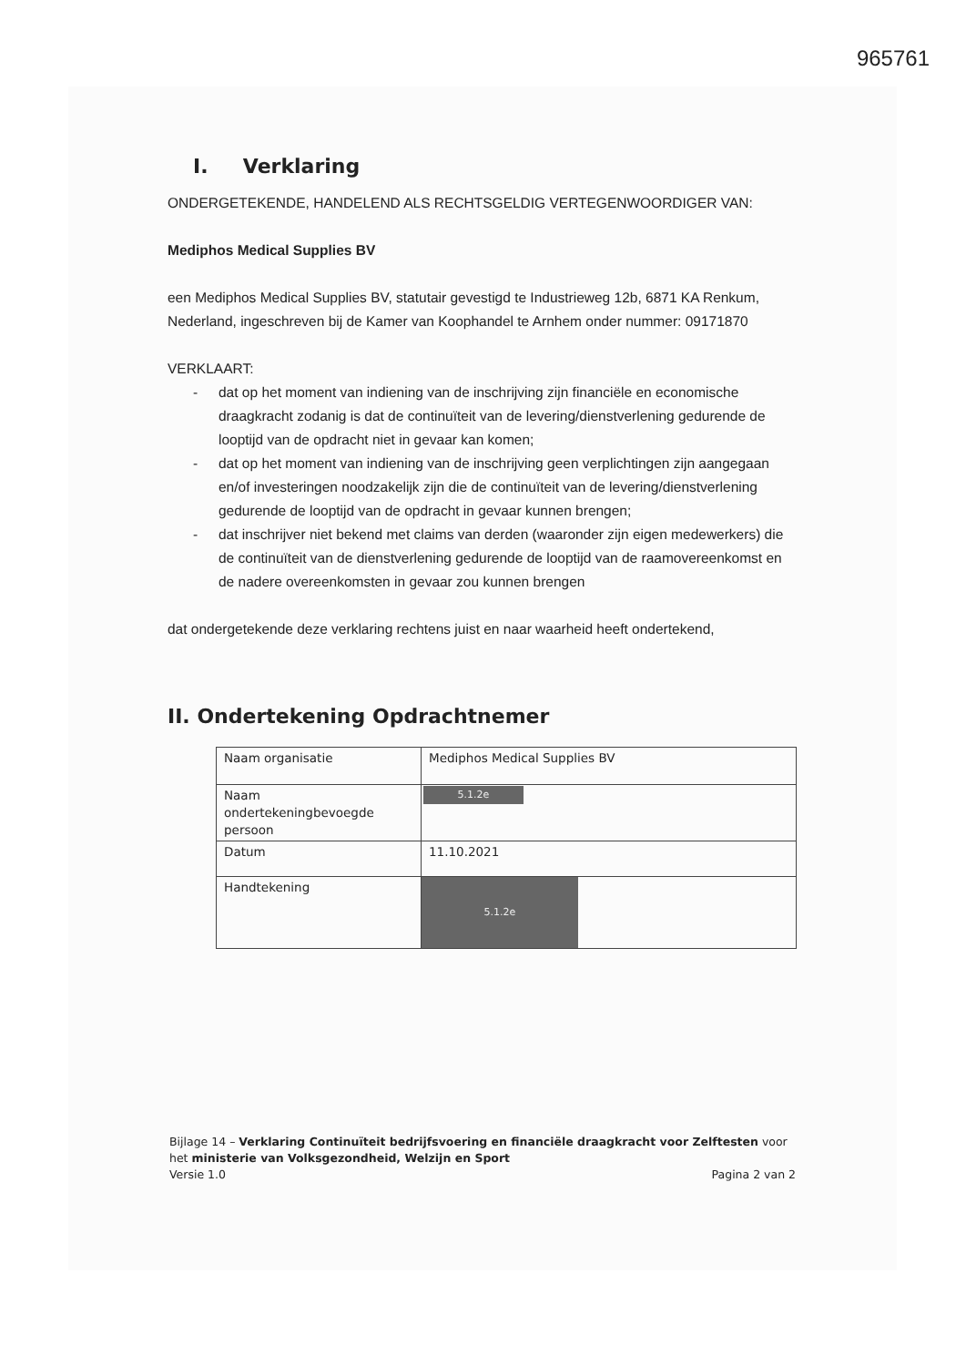965761
I. Verklaring
ONDERGETEKENDE, HANDELEND ALS RECHTSGELDIG VERTEGENWOORDIGER VAN:
Mediphos Medical Supplies BV
een Mediphos Medical Supplies BV, statutair gevestigd te Industrieweg 12b, 6871 KA Renkum, Nederland, ingeschreven bij de Kamer van Koophandel te Arnhem onder nummer: 09171870
VERKLAART:
- dat op het moment van indiening van de inschrijving zijn financiële en economische draagkracht zodanig is dat de continuïteit van de levering/dienstverlening gedurende de looptijd van de opdracht niet in gevaar kan komen;
- dat op het moment van indiening van de inschrijving geen verplichtingen zijn aangegaan en/of investeringen noodzakelijk zijn die de continuïteit van de levering/dienstverlening gedurende de looptijd van de opdracht in gevaar kunnen brengen;
- dat inschrijver niet bekend met claims van derden (waaronder zijn eigen medewerkers) die de continuïteit van de dienstverlening gedurende de looptijd van de raamovereenkomst en de nadere overeenkomsten in gevaar zou kunnen brengen
dat ondergetekende deze verklaring rechtens juist en naar waarheid heeft ondertekend,
II. Ondertekening Opdrachtnemer
| Naam organisatie | Mediphos Medical Supplies BV |
| Naam ondertekeningbevoegde persoon | 5.1.2e |
| Datum | 11.10.2021 |
| Handtekening | 5.1.2e |
Bijlage 14 – Verklaring Continuïteit bedrijfsvoering en financiële draagkracht voor Zelftesten voor het ministerie van Volksgezondheid, Welzijn en Sport
Versie 1.0 Pagina 2 van 2